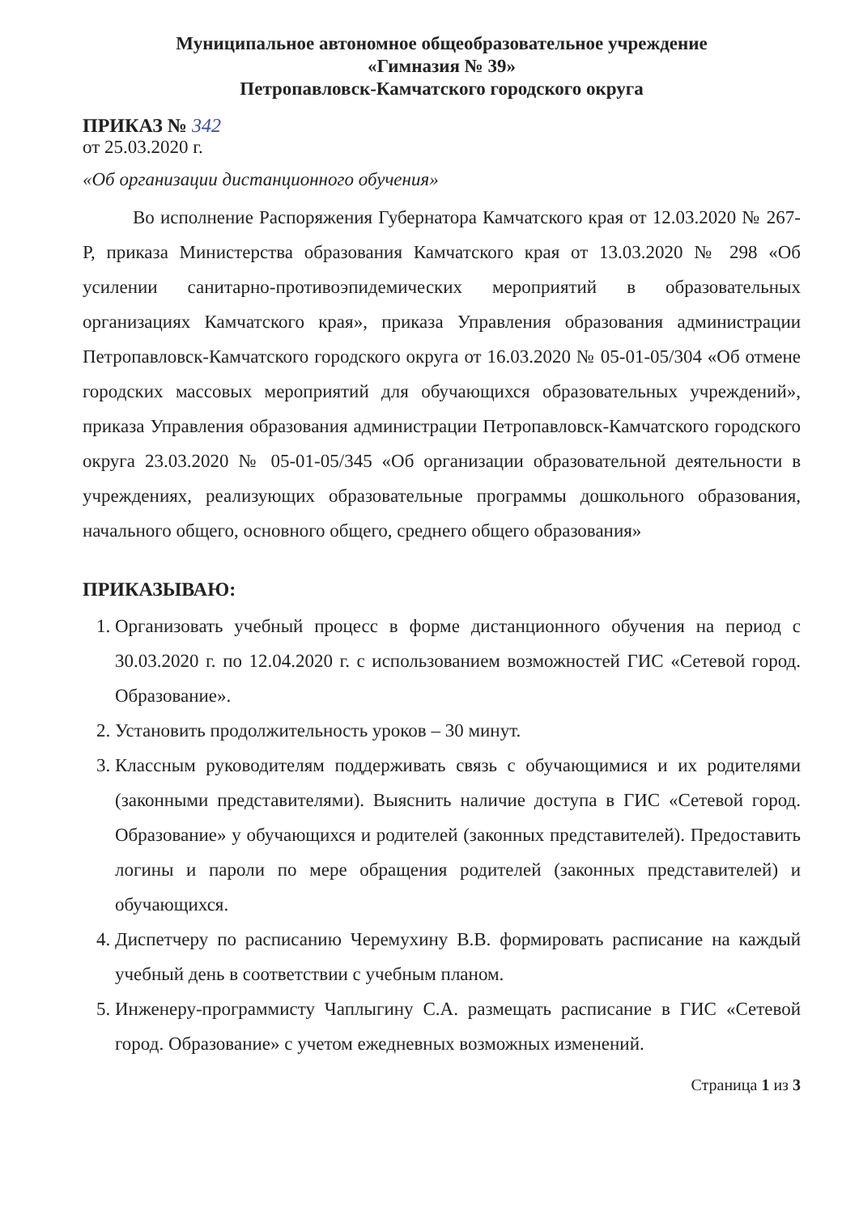Муниципальное автономное общеобразовательное учреждение
«Гимназия № 39»
Петропавловск-Камчатского городского округа
ПРИКАЗ № 342
от 25.03.2020 г.
«Об организации дистанционного обучения»
Во исполнение Распоряжения Губернатора Камчатского края от 12.03.2020 № 267-Р, приказа Министерства образования Камчатского края от 13.03.2020 № 298 «Об усилении санитарно-противоэпидемических мероприятий в образовательных организациях Камчатского края», приказа Управления образования администрации Петропавловск-Камчатского городского округа от 16.03.2020 № 05-01-05/304 «Об отмене городских массовых мероприятий для обучающихся образовательных учреждений», приказа Управления образования администрации Петропавловск-Камчатского городского округа 23.03.2020 № 05-01-05/345 «Об организации образовательной деятельности в учреждениях, реализующих образовательные программы дошкольного образования, начального общего, основного общего, среднего общего образования»
ПРИКАЗЫВАЮ:
1. Организовать учебный процесс в форме дистанционного обучения на период с 30.03.2020 г. по 12.04.2020 г. с использованием возможностей ГИС «Сетевой город. Образование».
2. Установить продолжительность уроков – 30 минут.
3. Классным руководителям поддерживать связь с обучающимися и их родителями (законными представителями). Выяснить наличие доступа в ГИС «Сетевой город. Образование» у обучающихся и родителей (законных представителей). Предоставить логины и пароли по мере обращения родителей (законных представителей) и обучающихся.
4. Диспетчеру по расписанию Черемухину В.В. формировать расписание на каждый учебный день в соответствии с учебным планом.
5. Инженеру-программисту Чаплыгину С.А. размещать расписание в ГИС «Сетевой город. Образование» с учетом ежедневных возможных изменений.
Страница 1 из 3